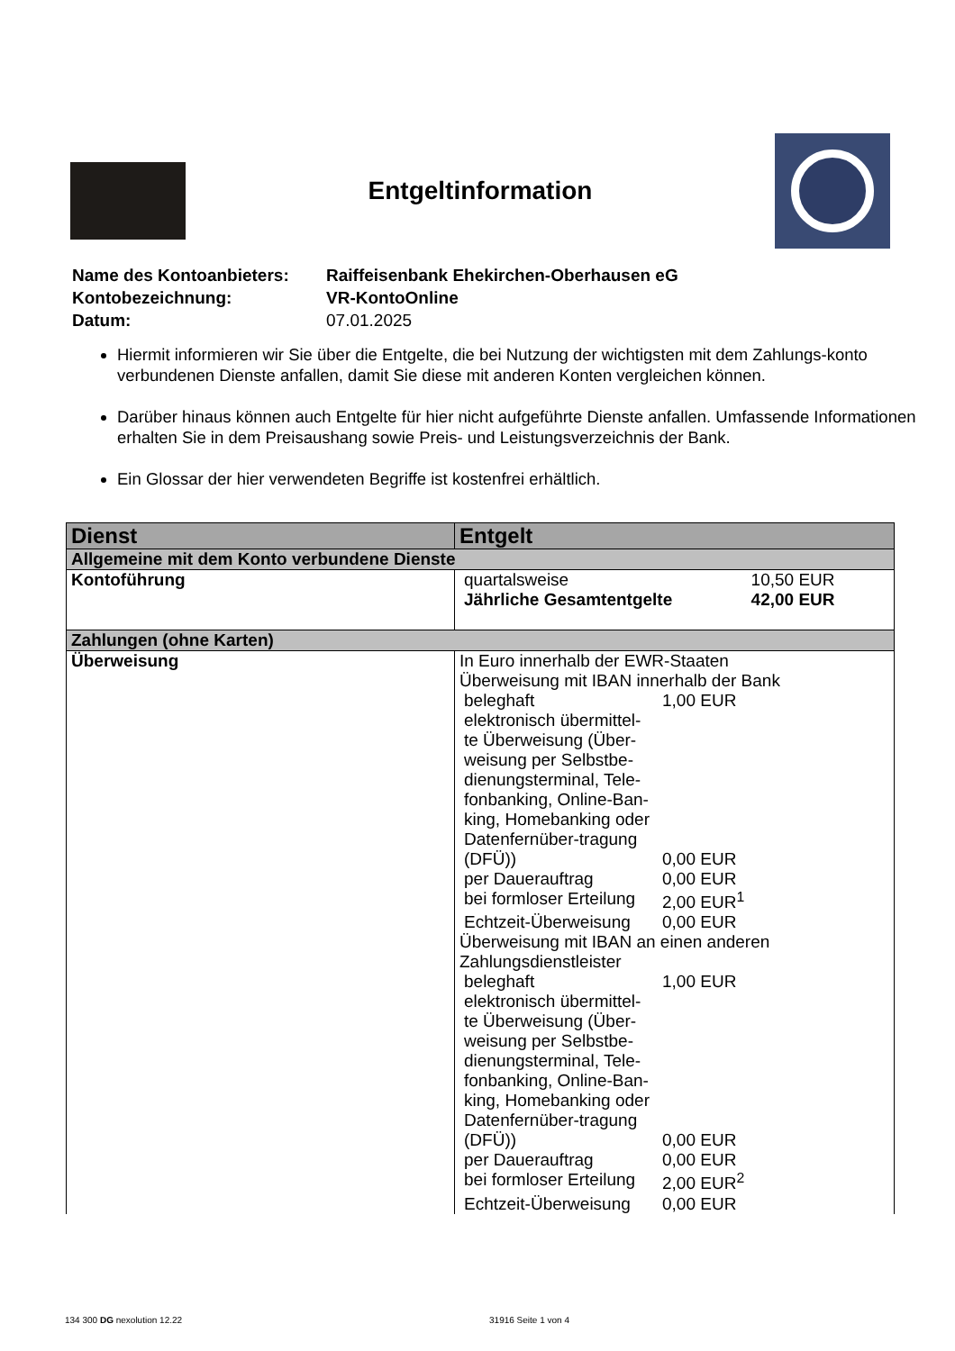Entgeltinformation
| Name des Kontoanbieters: | Raiffeisenbank Ehekirchen-Oberhausen eG |
| Kontobezeichnung: | VR-KontoOnline |
| Datum: | 07.01.2025 |
Hiermit informieren wir Sie über die Entgelte, die bei Nutzung der wichtigsten mit dem Zahlungs-konto verbundenen Dienste anfallen, damit Sie diese mit anderen Konten vergleichen können.
Darüber hinaus können auch Entgelte für hier nicht aufgeführte Dienste anfallen. Umfassende Informationen erhalten Sie in dem Preisaushang sowie Preis- und Leistungsverzeichnis der Bank.
Ein Glossar der hier verwendeten Begriffe ist kostenfrei erhältlich.
| Dienst | Entgelt |
| --- | --- |
| Allgemeine mit dem Konto verbundene Dienste | |
| Kontoführung | / quartalsweise / 10,50 EUR / / Jährliche Gesamtentgelte / 42,00 EUR / |
| Zahlungen (ohne Karten) | |
| Überweisung | In Euro innerhalb der EWR-Staaten Überweisung mit IBAN innerhalb der Bank / beleghaft / 1,00 EUR / / elektronisch übermittel-te Überweisung (Über-weisung per Selbstbe-dienungsterminal, Tele-fonbanking, Online-Ban-king, Homebanking oder Datenfernüber-tragung (DFÜ)) / 0,00 EUR / / per Dauerauftrag / 0,00 EUR / / bei formloser Erteilung / 2,00 EUR<sup>1</sup> / / Echtzeit-Überweisung / 0,00 EUR / Überweisung mit IBAN an einen anderen Zahlungsdienstleister / beleghaft / 1,00 EUR / / elektronisch übermittel-te Überweisung (Über-weisung per Selbstbe-dienungsterminal, Tele-fonbanking, Online-Ban-king, Homebanking oder Datenfernüber-tragung (DFÜ)) / 0,00 EUR / / per Dauerauftrag / 0,00 EUR / / bei formloser Erteilung / 2,00 EUR<sup>2</sup> / / Echtzeit-Überweisung / 0,00 EUR / |
134 300 DG nexolution 12.22 31916 Seite 1 von 4